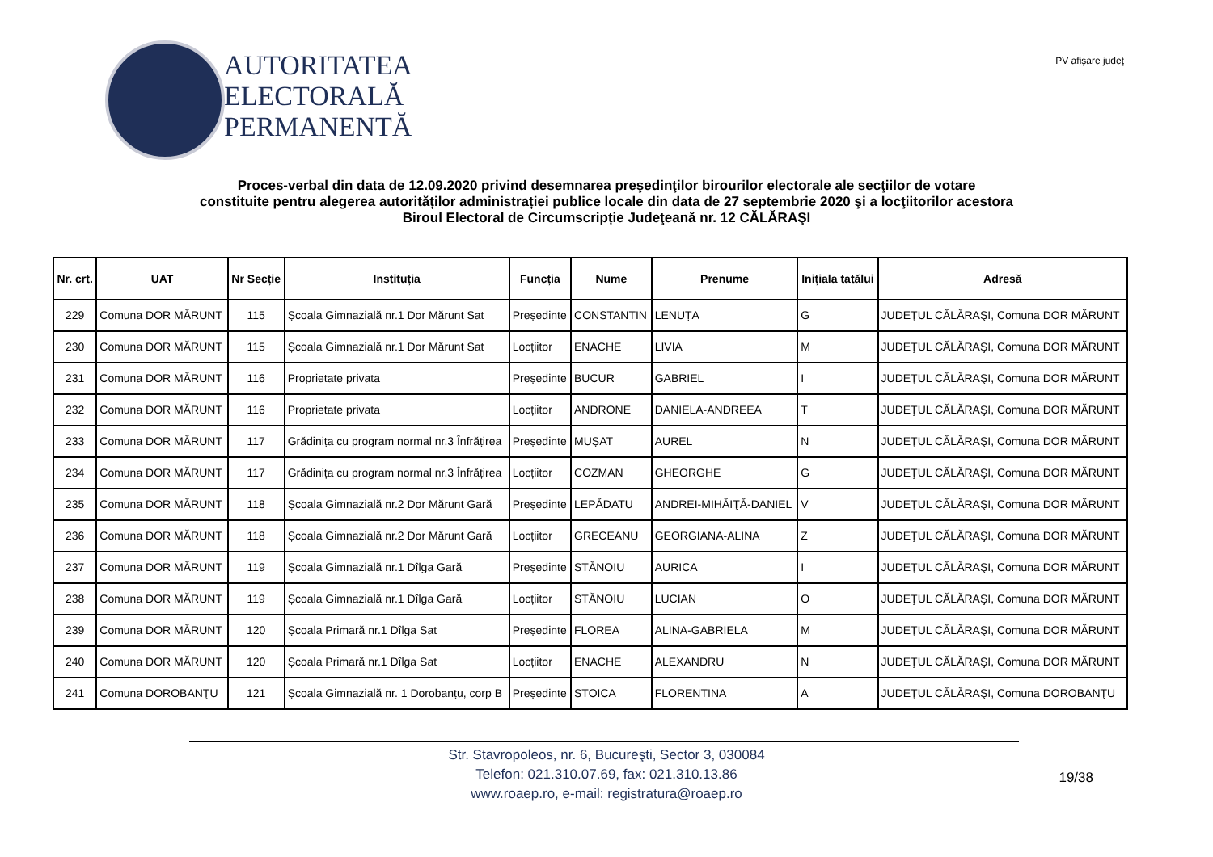AUTORITATEA
ELECTORALĂ
PERMANENTĂ
PV afişare judeţ
Proces-verbal din data de 12.09.2020 privind desemnarea preşedinţilor birourilor electorale ale secţiilor de votare
constituite pentru alegerea autorităților administrației publice locale din data de 27 septembrie 2020 şi a locţiitorilor acestora
Biroul Electoral de Circumscripție Judeţeană nr. 12 CĂLĂRAŞI
| Nr. crt. | UAT | Nr Secție | Instituția | Funcția | Nume | Prenume | Inițiala tatălui | Adresă |
| --- | --- | --- | --- | --- | --- | --- | --- | --- |
| 229 | Comuna DOR MĂRUNT | 115 | Școala Gimnazială nr.1 Dor Mărunt Sat | Președinte | CONSTANTIN | LENUȚA | G | JUDEŢUL CĂLĂRAŞI, Comuna DOR MĂRUNT |
| 230 | Comuna DOR MĂRUNT | 115 | Școala Gimnazială nr.1 Dor Mărunt Sat | Locțiitor | ENACHE | LIVIA | M | JUDEŢUL CĂLĂRAŞI, Comuna DOR MĂRUNT |
| 231 | Comuna DOR MĂRUNT | 116 | Proprietate privata | Președinte | BUCUR | GABRIEL | I | JUDEŢUL CĂLĂRAŞI, Comuna DOR MĂRUNT |
| 232 | Comuna DOR MĂRUNT | 116 | Proprietate privata | Locțiitor | ANDRONE | DANIELA-ANDREEA | T | JUDEŢUL CĂLĂRAŞI, Comuna DOR MĂRUNT |
| 233 | Comuna DOR MĂRUNT | 117 | Grădinița cu program normal nr.3 Înfrățirea | Președinte | MUȘAT | AUREL | N | JUDEŢUL CĂLĂRAŞI, Comuna DOR MĂRUNT |
| 234 | Comuna DOR MĂRUNT | 117 | Grădinița cu program normal nr.3 Înfrățirea | Locțiitor | COZMAN | GHEORGHE | G | JUDEŢUL CĂLĂRAŞI, Comuna DOR MĂRUNT |
| 235 | Comuna DOR MĂRUNT | 118 | Școala Gimnazială nr.2 Dor Mărunt Gară | Președinte | LEPĂDATU | ANDREI-MIHĂIŢĂ-DANIEL | V | JUDEŢUL CĂLĂRAŞI, Comuna DOR MĂRUNT |
| 236 | Comuna DOR MĂRUNT | 118 | Școala Gimnazială nr.2 Dor Mărunt Gară | Locțiitor | GRECEANU | GEORGIANA-ALINA | Z | JUDEŢUL CĂLĂRAŞI, Comuna DOR MĂRUNT |
| 237 | Comuna DOR MĂRUNT | 119 | Școala Gimnazială nr.1 Dîlga Gară | Președinte | STĂNOIU | AURICA | I | JUDEŢUL CĂLĂRAŞI, Comuna DOR MĂRUNT |
| 238 | Comuna DOR MĂRUNT | 119 | Școala Gimnazială nr.1 Dîlga Gară | Locțiitor | STĂNOIU | LUCIAN | O | JUDEŢUL CĂLĂRAŞI, Comuna DOR MĂRUNT |
| 239 | Comuna DOR MĂRUNT | 120 | Școala Primară nr.1 Dîlga Sat | Președinte | FLOREA | ALINA-GABRIELA | M | JUDEŢUL CĂLĂRAŞI, Comuna DOR MĂRUNT |
| 240 | Comuna DOR MĂRUNT | 120 | Școala Primară nr.1 Dîlga Sat | Locțiitor | ENACHE | ALEXANDRU | N | JUDEŢUL CĂLĂRAŞI, Comuna DOR MĂRUNT |
| 241 | Comuna DOROBANŢU | 121 | Școala Gimnazială nr. 1 Dorobanțu, corp B | Președinte | STOICA | FLORENTINA | A | JUDEŢUL CĂLĂRAŞI, Comuna DOROBANŢU |
Str. Stavropoleos, nr. 6, Bucureşti, Sector 3, 030084
Telefon: 021.310.07.69, fax: 021.310.13.86
www.roaep.ro, e-mail: registratura@roaep.ro
19/38